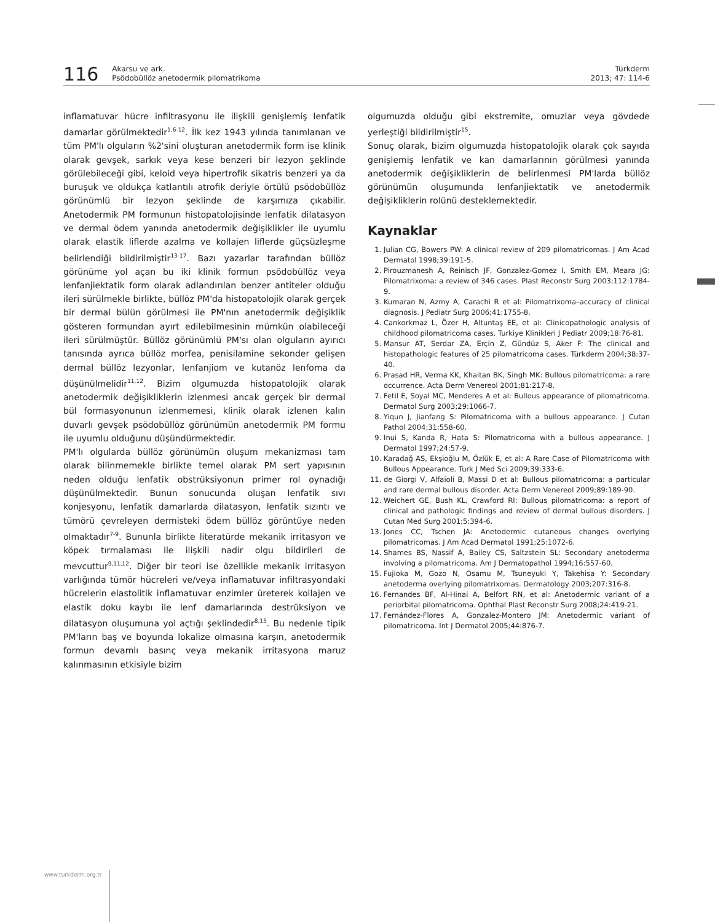116
Akarsu ve ark.
Psödobüllöz anetodermik pilomatrikoma
Türkderm
2013; 47: 114-6
inflamatuvar hücre infiltrasyonu ile ilişkili genişlemiş lenfatik damarlar görülmektedir<sup>1,6-12</sup>. İlk kez 1943 yılında tanımlanan ve tüm PM'lı olguların %2'sini oluşturan anetodermik form ise klinik olarak gevşek, sarkık veya kese benzeri bir lezyon şeklinde görülebileceği gibi, keloid veya hipertrofik sikatris benzeri ya da buruşuk ve oldukça katlantılı atrofik deriyle örtülü psödobüllöz görünümlü bir lezyon şeklinde de karşımıza çıkabilir. Anetodermik PM formunun histopatolojisinde lenfatik dilatasyon ve dermal ödem yanında anetodermik değişiklikler ile uyumlu olarak elastik liflerde azalma ve kollajen liflerde güçsüzleşme belirlendiği bildirilmiştir<sup>13-17</sup>. Bazı yazarlar tarafından büllöz görünüme yol açan bu iki klinik formun psödobüllöz veya lenfanjiektatik form olarak adlandırılan benzer antiteler olduğu ileri sürülmekle birlikte, büllöz PM'da histopatolojik olarak gerçek bir dermal bülün görülmesi ile PM'nın anetodermik değişiklik gösteren formundan ayırt edilebilmesinin mümkün olabileceği ileri sürülmüştür. Büllöz görünümlü PM'sı olan olguların ayırıcı tanısında ayrıca büllöz morfea, penisilamine sekonder gelişen dermal büllöz lezyonlar, lenfanjiom ve kutanöz lenfoma da düşünülmelidir<sup>11,12</sup>. Bizim olgumuzda histopatolojik olarak anetodermik değişikliklerin izlenmesi ancak gerçek bir dermal bül formasyonunun izlenmemesi, klinik olarak izlenen kalın duvarlı gevşek psödobüllöz görünümün anetodermik PM formu ile uyumlu olduğunu düşündürmektedir.
PM'lı olgularda büllöz görünümün oluşum mekanizması tam olarak bilinmemekle birlikte temel olarak PM sert yapısının neden olduğu lenfatik obstrüksiyonun primer rol oynadığı düşünülmektedir. Bunun sonucunda oluşan lenfatik sıvı konjesyonu, lenfatik damarlarda dilatasyon, lenfatik sızıntı ve tümörü çevreleyen dermisteki ödem büllöz görüntüye neden olmaktadır<sup>7-9</sup>. Bununla birlikte literatürde mekanik irritasyon ve köpek tırmalaması ile ilişkili nadir olgu bildirileri de mevcuttur<sup>9,11,12</sup>. Diğer bir teori ise özellikle mekanik irritasyon varlığında tümör hücreleri ve/veya inflamatuvar infiltrasyondaki hücrelerin elastolitik inflamatuvar enzimler üreterek kollajen ve elastik doku kaybı ile lenf damarlarında destrüksiyon ve dilatasyon oluşumuna yol açtığı şeklindedir<sup>8,15</sup>. Bu nedenle tipik PM'ların baş ve boyunda lokalize olmasına karşın, anetodermik formun devamlı basınç veya mekanik irritasyona maruz kalınmasının etkisiyle bizim
olgumuzda olduğu gibi ekstremite, omuzlar veya gövdede yerleştiği bildirilmiştir<sup>15</sup>.
Sonuç olarak, bizim olgumuzda histopatolojik olarak çok sayıda genişlemiş lenfatik ve kan damarlarının görülmesi yanında anetodermik değişikliklerin de belirlenmesi PM'larda büllöz görünümün oluşumunda lenfanjiektatik ve anetodermik değişikliklerin rolünü desteklemektedir.
Kaynaklar
1. Julian CG, Bowers PW: A clinical review of 209 pilomatricomas. J Am Acad Dermatol 1998;39:191-5.
2. Pirouzmanesh A, Reinisch JF, Gonzalez-Gomez I, Smith EM, Meara JG: Pilomatrixoma: a review of 346 cases. Plast Reconstr Surg 2003;112:1784-9.
3. Kumaran N, Azmy A, Carachi R et al: Pilomatrixoma–accuracy of clinical diagnosis. J Pediatr Surg 2006;41:1755-8.
4. Cankorkmaz L, Özer H, Altuntaş EE, et al: Clinicopathologic analysis of childhood pilomatricoma cases. Turkiye Klinikleri J Pediatr 2009;18:76-81.
5. Mansur AT, Serdar ZA, Erçin Z, Gündüz S, Aker F: The clinical and histopathologic features of 25 pilomatricoma cases. Türkderm 2004;38:37-40.
6. Prasad HR, Verma KK, Khaitan BK, Singh MK: Bullous pilomatricoma: a rare occurrence. Acta Derm Venereol 2001;81:217-8.
7. Fetil E, Soyal MC, Menderes A et al: Bullous appearance of pilomatricoma. Dermatol Surg 2003;29:1066-7.
8. Yiqun J, Jianfang S: Pilomatricoma with a bullous appearance. J Cutan Pathol 2004;31:558-60.
9. Inui S, Kanda R, Hata S: Pilomatricoma with a bullous appearance. J Dermatol 1997;24:57-9.
10. Karadağ AS, Ekşioğlu M, Özlük E, et al: A Rare Case of Pilomatricoma with Bullous Appearance. Turk J Med Sci 2009;39:333-6.
11. de Giorgi V, Alfaioli B, Massi D et al: Bullous pilomatricoma: a particular and rare dermal bullous disorder. Acta Derm Venereol 2009;89:189-90.
12. Weichert GE, Bush KL, Crawford RI: Bullous pilomatricoma: a report of clinical and pathologic findings and review of dermal bullous disorders. J Cutan Med Surg 2001;5:394-6.
13. Jones CC, Tschen JA: Anetodermic cutaneous changes overlying pilomatricomas. J Am Acad Dermatol 1991;25:1072-6.
14. Shames BS, Nassif A, Bailey CS, Saltzstein SL: Secondary anetoderma involving a pilomatricoma. Am J Dermatopathol 1994;16:557-60.
15. Fujioka M, Gozo N, Osamu M, Tsuneyuki Y, Takehisa Y: Secondary anetoderma overlying pilomatrixomas. Dermatology 2003;207:316-8.
16. Fernandes BF, Al-Hinai A, Belfort RN, et al: Anetodermic variant of a periorbital pilomatricoma. Ophthal Plast Reconstr Surg 2008;24:419-21.
17. Fernández-Flores A, Gonzalez-Montero JM: Anetodermic variant of pilomatricoma. Int J Dermatol 2005;44:876-7.
www.turkderm.org.tr